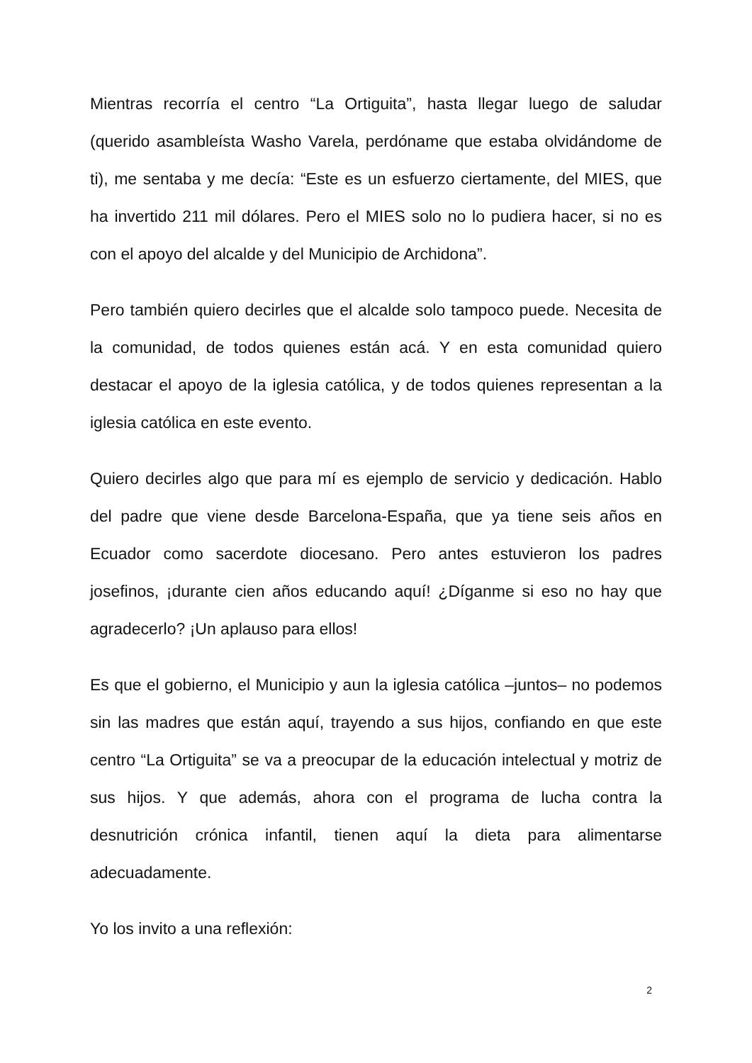Mientras recorría el centro “La Ortiguita”, hasta llegar luego de saludar (querido asambleísta Washo Varela, perdóname que estaba olvidándome de ti), me sentaba y me decía: “Este es un esfuerzo ciertamente, del MIES, que ha invertido 211 mil dólares. Pero el MIES solo no lo pudiera hacer, si no es con el apoyo del alcalde y del Municipio de Archidona”.
Pero también quiero decirles que el alcalde solo tampoco puede. Necesita de la comunidad, de todos quienes están acá. Y en esta comunidad quiero destacar el apoyo de la iglesia católica, y de todos quienes representan a la iglesia católica en este evento.
Quiero decirles algo que para mí es ejemplo de servicio y dedicación. Hablo del padre que viene desde Barcelona-España, que ya tiene seis años en Ecuador como sacerdote diocesano. Pero antes estuvieron los padres josefinos, ¡durante cien años educando aquí! ¿Díganme si eso no hay que agradecerlo? ¡Un aplauso para ellos!
Es que el gobierno, el Municipio y aun la iglesia católica –juntos– no podemos sin las madres que están aquí, trayendo a sus hijos, confiando en que este centro “La Ortiguita” se va a preocupar de la educación intelectual y motriz de sus hijos. Y que además, ahora con el programa de lucha contra la desnutrición crónica infantil, tienen aquí la dieta para alimentarse adecuadamente.
Yo los invito a una reflexión:
2